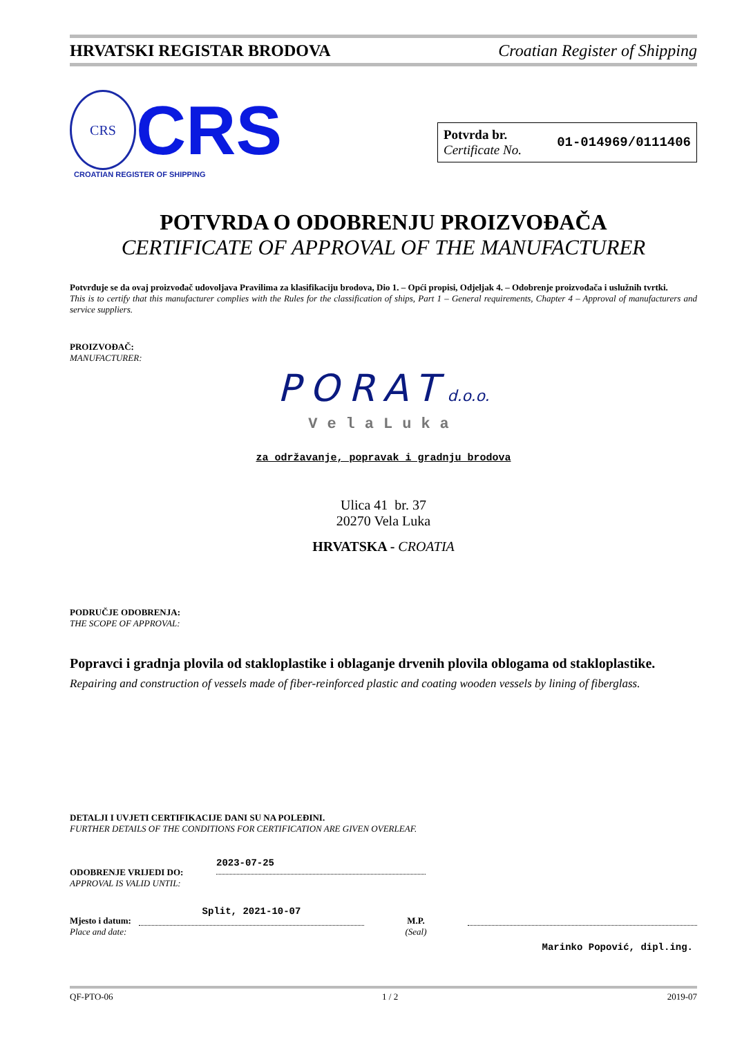HRVATSKI REGISTAR BRODOVA Croatian Register of Shipping
CRS
CRS
CROATIAN REGISTER OF SHIPPING
Potvrda br.
Certificate No.
01-014969/0111406
POTVRDA O ODOBRENJU PROIZVOĐAČA
CERTIFICATE OF APPROVAL OF THE MANUFACTURER
Potvrđuje se da ovaj proizvođač udovoljava Pravilima za klasifikaciju brodova, Dio 1. – Opći propisi, Odjeljak 4. – Odobrenje proizvođača i uslužnih tvrtki.
This is to certify that this manufacturer complies with the Rules for the classification of ships, Part 1 – General requirements, Chapter 4 – Approval of manufacturers and service suppliers.
PROIZVOĐAČ:
MANUFACTURER:
PORATd.o.o.
VelaLuka
za održavanje, popravak i gradnju brodova
Ulica 41 br. 37
20270 Vela Luka
HRVATSKA - CROATIA
PODRUČJE ODOBRENJA:
THE SCOPE OF APPROVAL:
Popravci i gradnja plovila od stakloplastike i oblaganje drvenih plovila oblogama od stakloplastike.
Repairing and construction of vessels made of fiber-reinforced plastic and coating wooden vessels by lining of fiberglass.
DETALJI I UVJETI CERTIFIKACIJE DANI SU NA POLEĐINI.
FURTHER DETAILS OF THE CONDITIONS FOR CERTIFICATION ARE GIVEN OVERLEAF.
ODOBRENJE VRIJEDI DO:
APPROVAL IS VALID UNTIL:
2023-07-25
Mjesto i datum:
Place and date:
Split, 2021-10-07
M.P.
(Seal)
Marinko Popović, dipl.ing.
QF-PTO-06 1 / 2 2019-07